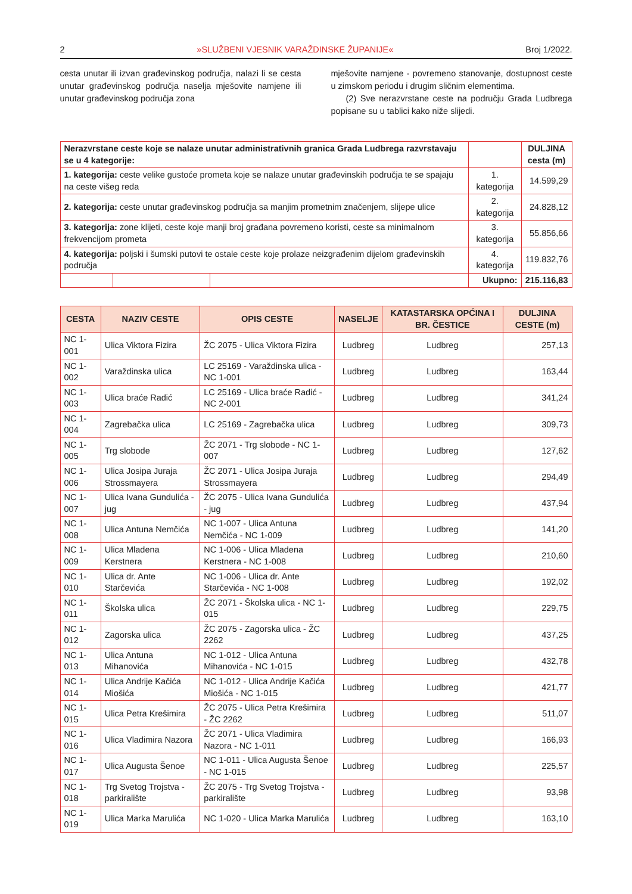2 »SLUŽBENI VJESNIK VARAŽDINSKE ŽUPANIJE« Broj 1/2022.
cesta unutar ili izvan građevinskog područja, nalazi li se cesta unutar građevinskog područja naselja mješovite namjene ili unutar građevinskog područja zona
mješovite namjene - povremeno stanovanje, dostupnost ceste u zimskom periodu i drugim sličnim elementima.
(2) Sve nerazvrstane ceste na području Grada Ludbrega popisane su u tablici kako niže slijedi.
| Nerazvrstane ceste koje se nalaze unutar administrativnih granica Grada Ludbrega razvrstavaju se u 4 kategorije: | | | | DULJINA cesta (m) |
| 1. kategorija: ceste velike gustoće prometa koje se nalaze unutar građevinskih područja te se spajaju na ceste višeg reda | | | 1. kategorija | 14.599,29 |
| 2. kategorija: ceste unutar građevinskog područja sa manjim prometnim značenjem, slijepe ulice | | | 2. kategorija | 24.828,12 |
| 3. kategorija: zone klijeti, ceste koje manji broj građana povremeno koristi, ceste sa minimalnom frekvencijom prometa | | | 3. kategorija | 55.856,66 |
| 4. kategorija: poljski i šumski putovi te ostale ceste koje prolaze neizgrađenim dijelom građevinskih područja | | | 4. kategorija | 119.832,76 |
| | | | Ukupno: | 215.116,83 |
| CESTA | NAZIV CESTE | OPIS CESTE | NASELJE | KATASTARSKA OPĆINA I BR. ČESTICE | DULJINA CESTE (m) |
| --- | --- | --- | --- | --- | --- |
| NC 1-001 | Ulica Viktora Fizira | ŽC 2075 - Ulica Viktora Fizira | Ludbreg | Ludbreg | 257,13 |
| NC 1-002 | Varaždinska ulica | LC 25169 - Varaždinska ulica - NC 1-001 | Ludbreg | Ludbreg | 163,44 |
| NC 1-003 | Ulica braće Radić | LC 25169 - Ulica braće Radić - NC 2-001 | Ludbreg | Ludbreg | 341,24 |
| NC 1-004 | Zagrebačka ulica | LC 25169 - Zagrebačka ulica | Ludbreg | Ludbreg | 309,73 |
| NC 1-005 | Trg slobode | ŽC 2071 - Trg slobode - NC 1-007 | Ludbreg | Ludbreg | 127,62 |
| NC 1-006 | Ulica Josipa Juraja Strossmayera | ŽC 2071 - Ulica Josipa Juraja Strossmayera | Ludbreg | Ludbreg | 294,49 |
| NC 1-007 | Ulica Ivana Gundulića - jug | ŽC 2075 - Ulica Ivana Gundulića - jug | Ludbreg | Ludbreg | 437,94 |
| NC 1-008 | Ulica Antuna Nemčića | NC 1-007 - Ulica Antuna Nemčića - NC 1-009 | Ludbreg | Ludbreg | 141,20 |
| NC 1-009 | Ulica Mladena Kerstnera | NC 1-006 - Ulica Mladena Kerstnera - NC 1-008 | Ludbreg | Ludbreg | 210,60 |
| NC 1-010 | Ulica dr. Ante Starčevića | NC 1-006 - Ulica dr. Ante Starčevića - NC 1-008 | Ludbreg | Ludbreg | 192,02 |
| NC 1-011 | Školska ulica | ŽC 2071 - Školska ulica - NC 1-015 | Ludbreg | Ludbreg | 229,75 |
| NC 1-012 | Zagorska ulica | ŽC 2075 - Zagorska ulica - ŽC 2262 | Ludbreg | Ludbreg | 437,25 |
| NC 1-013 | Ulica Antuna Mihanovića | NC 1-012 - Ulica Antuna Mihanovića - NC 1-015 | Ludbreg | Ludbreg | 432,78 |
| NC 1-014 | Ulica Andrije Kačića Miošića | NC 1-012 - Ulica Andrije Kačića Miošića - NC 1-015 | Ludbreg | Ludbreg | 421,77 |
| NC 1-015 | Ulica Petra Krešimira | ŽC 2075 - Ulica Petra Krešimira - ŽC 2262 | Ludbreg | Ludbreg | 511,07 |
| NC 1-016 | Ulica Vladimira Nazora | ŽC 2071 - Ulica Vladimira Nazora - NC 1-011 | Ludbreg | Ludbreg | 166,93 |
| NC 1-017 | Ulica Augusta Šenoe | NC 1-011 - Ulica Augusta Šenoe - NC 1-015 | Ludbreg | Ludbreg | 225,57 |
| NC 1-018 | Trg Svetog Trojstva - parkiralište | ŽC 2075 - Trg Svetog Trojstva - parkiralište | Ludbreg | Ludbreg | 93,98 |
| NC 1-019 | Ulica Marka Marulića | NC 1-020 - Ulica Marka Marulića | Ludbreg | Ludbreg | 163,10 |